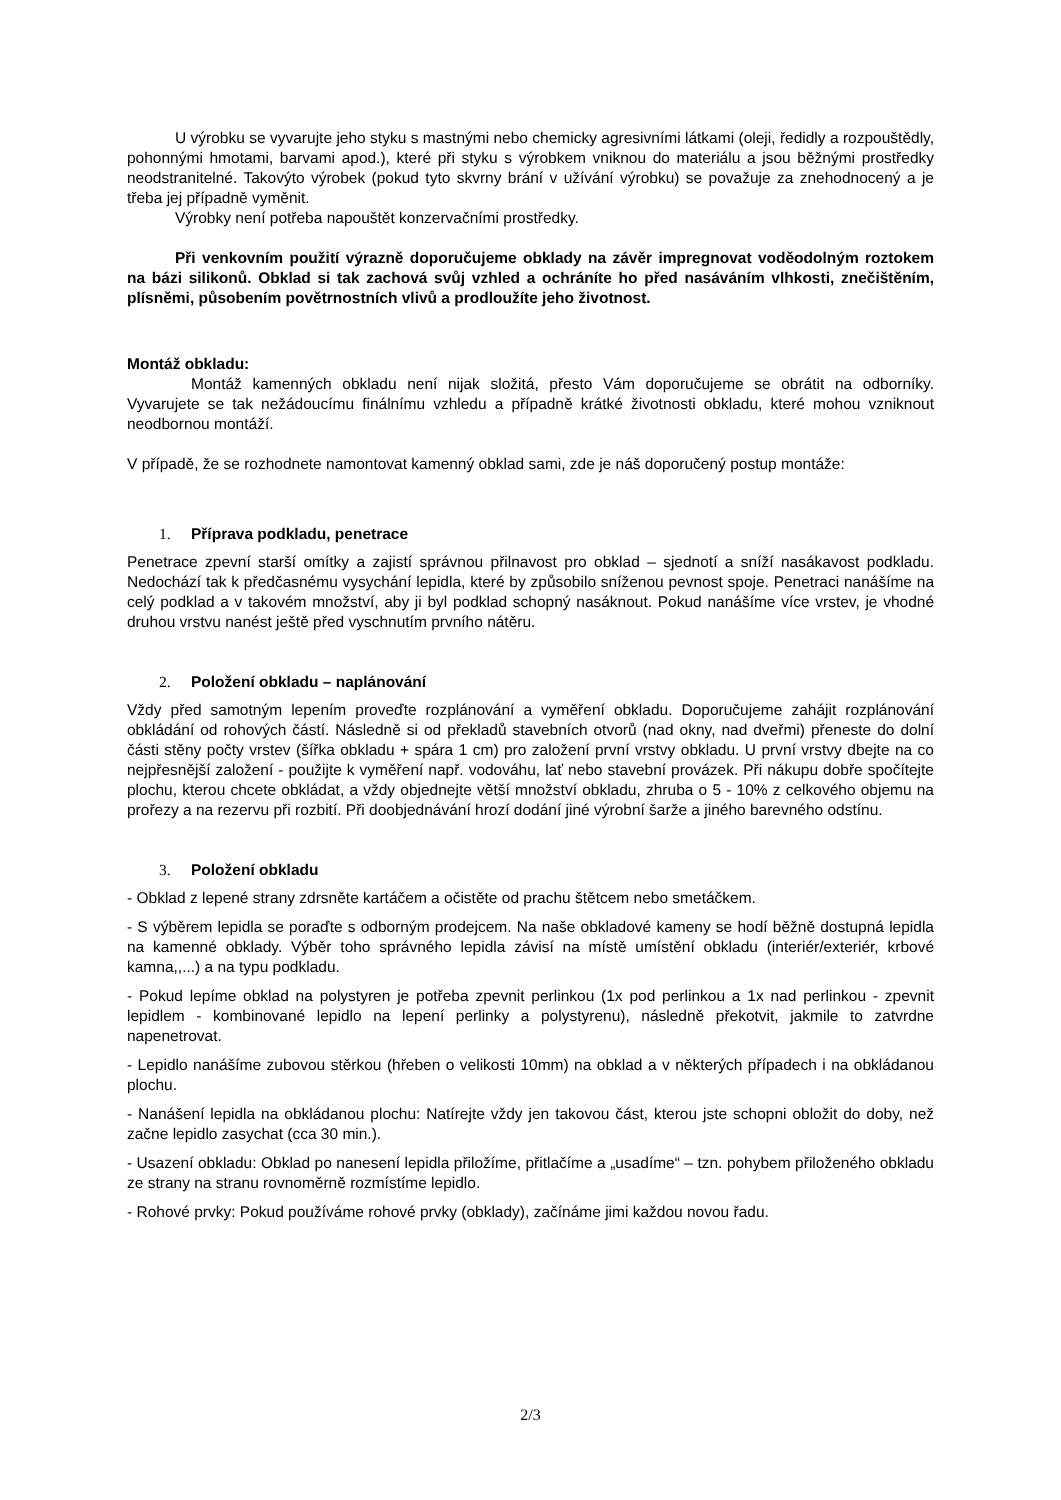U výrobku se vyvarujte jeho styku s mastnými nebo chemicky agresivními látkami (oleji, ředidly a rozpouštědly, pohonnými hmotami, barvami apod.), které při styku s výrobkem vniknou do materiálu a jsou běžnými prostředky neodstranitelné. Takovýto výrobek (pokud tyto skvrny brání v užívání výrobku) se považuje za znehodnocený a je třeba jej případně vyměnit.
Výrobky není potřeba napouštět konzervačními prostředky.
Při venkovním použití výrazně doporučujeme obklady na závěr impregnovat voděodolným roztokem na bázi silikonů. Obklad si tak zachová svůj vzhled a ochráníte ho před nasáváním vlhkosti, znečištěním, plísněmi, působením povětrnostních vlivů a prodloužíte jeho životnost.
Montáž obkladu:
Montáž kamenných obkladu není nijak složitá, přesto Vám doporučujeme se obrátit na odborníky. Vyvarujete se tak nežádoucímu finálnímu vzhledu a případně krátké životnosti obkladu, které mohou vzniknout neodbornou montáží.
V případě, že se rozhodnete namontovat kamenný obklad sami, zde je náš doporučený postup montáže:
1. Příprava podkladu, penetrace
Penetrace zpevní starší omítky a zajistí správnou přilnavost pro obklad – sjednotí a sníží nasákavost podkladu. Nedochází tak k předčasnému vysychání lepidla, které by způsobilo sníženou pevnost spoje. Penetraci nanášíme na celý podklad a v takovém množství, aby ji byl podklad schopný nasáknout. Pokud nanášíme více vrstev, je vhodné druhou vrstvu nanést ještě před vyschnutím prvního nátěru.
2. Položení obkladu – naplánování
Vždy před samotným lepením proveďte rozplánování a vyměření obkladu. Doporučujeme zahájit rozplánování obkládání od rohových částí. Následně si od překladů stavebních otvorů (nad okny, nad dveřmi) přeneste do dolní části stěny počty vrstev (šířka obkladu + spára 1 cm) pro založení první vrstvy obkladu. U první vrstvy dbejte na co nejpřesnější založení - použijte k vyměření např. vodováhu, lať nebo stavební provázek. Při nákupu dobře spočítejte plochu, kterou chcete obkládat, a vždy objednejte větší množství obkladu, zhruba o 5 - 10% z celkového objemu na prořezy a na rezervu při rozbití. Při doobjednávání hrozí dodání jiné výrobní šarže a jiného barevného odstínu.
3. Položení obkladu
- Obklad z lepené strany zdrsněte kartáčem a očistěte od prachu štětcem nebo smetáčkem.
- S výběrem lepidla se poraďte s odborným prodejcem. Na naše obkladové kameny se hodí běžně dostupná lepidla na kamenné obklady. Výběr toho správného lepidla závisí na místě umístění obkladu (interiér/exteriér, krbové kamna,,...) a na typu podkladu.
- Pokud lepíme obklad na polystyren je potřeba zpevnit perlinkou (1x pod perlinkou a 1x nad perlinkou - zpevnit lepidlem - kombinované lepidlo na lepení perlinky a polystyrenu), následně překotvit, jakmile to zatvrdne napenetrovat.
- Lepidlo nanášíme zubovou stěrkou (hřeben o velikosti 10mm) na obklad a v některých případech i na obkládanou plochu.
- Nanášení lepidla na obkládanou plochu: Natírejte vždy jen takovou část, kterou jste schopni obložit do doby, než začne lepidlo zasychat (cca 30 min.).
- Usazení obkladu: Obklad po nanesení lepidla přiložíme, přitlačíme a „usadíme“ – tzn. pohybem přiloženého obkladu ze strany na stranu rovnoměrně rozmístíme lepidlo.
- Rohové prvky: Pokud používáme rohové prvky (obklady), začínáme jimi každou novou řadu.
2/3